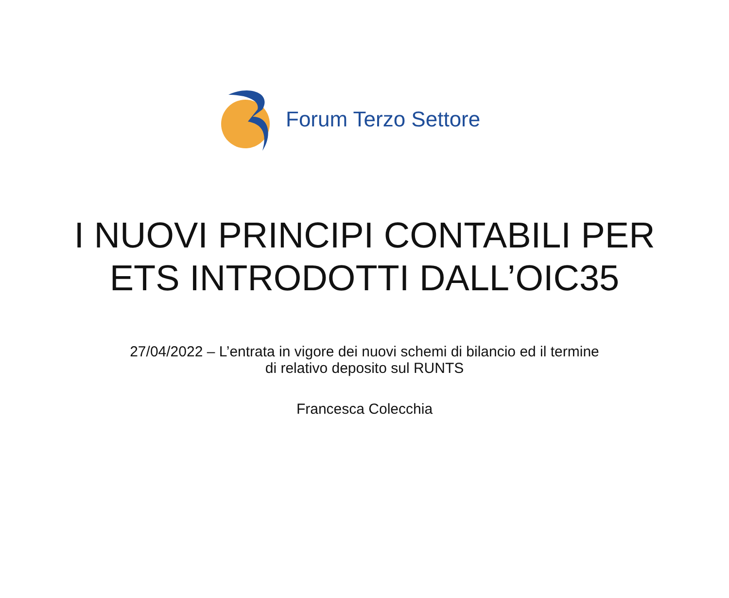Forum Terzo Settore
I NUOVI PRINCIPI CONTABILI PER
ETS INTRODOTTI DALL’OIC35
27/04/2022 – L’entrata in vigore dei nuovi schemi di bilancio ed il termine
di relativo deposito sul RUNTS
Francesca Colecchia